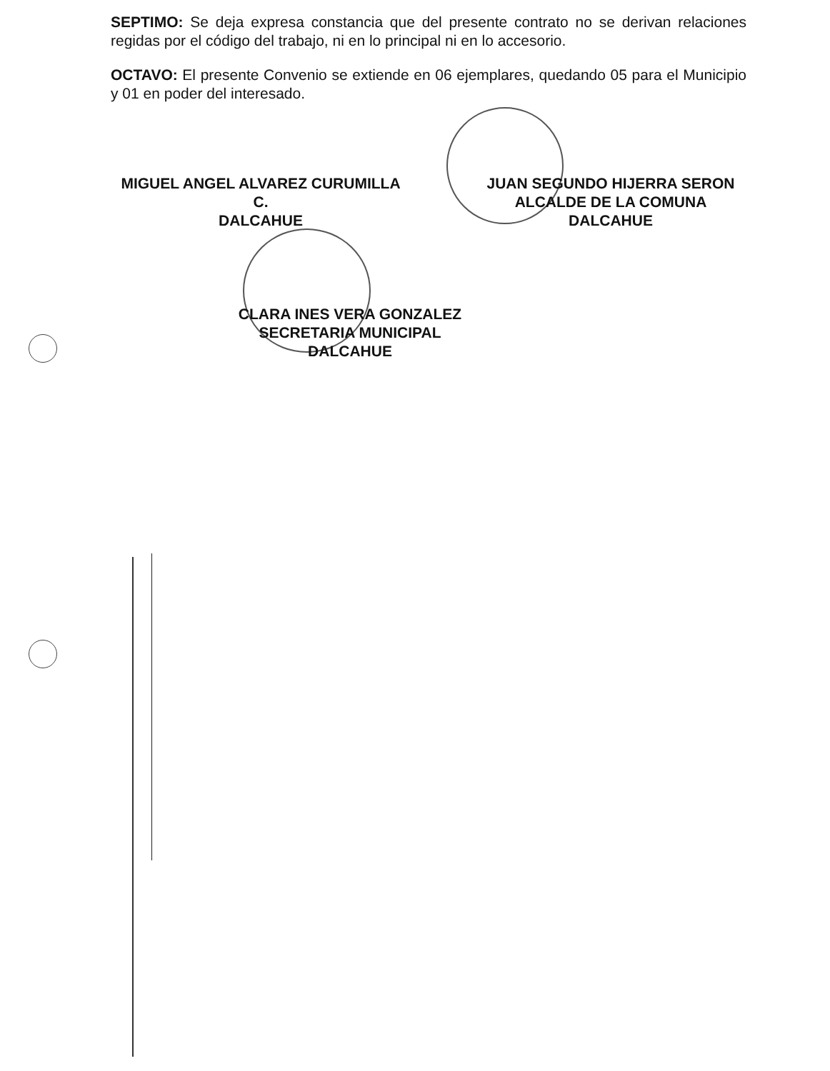SEPTIMO: Se deja expresa constancia que del presente contrato no se derivan relaciones regidas por el código del trabajo, ni en lo principal ni en lo accesorio.
OCTAVO: El presente Convenio se extiende en 06 ejemplares, quedando 05 para el Municipio y 01 en poder del interesado.
MIGUEL ANGEL ALVAREZ CURUMILLA
C.
DALCAHUE
JUAN SEGUNDO HIJERRA SERON
ALCALDE DE LA COMUNA
DALCAHUE
CLARA INES VERA GONZALEZ
SECRETARIA MUNICIPAL
DALCAHUE